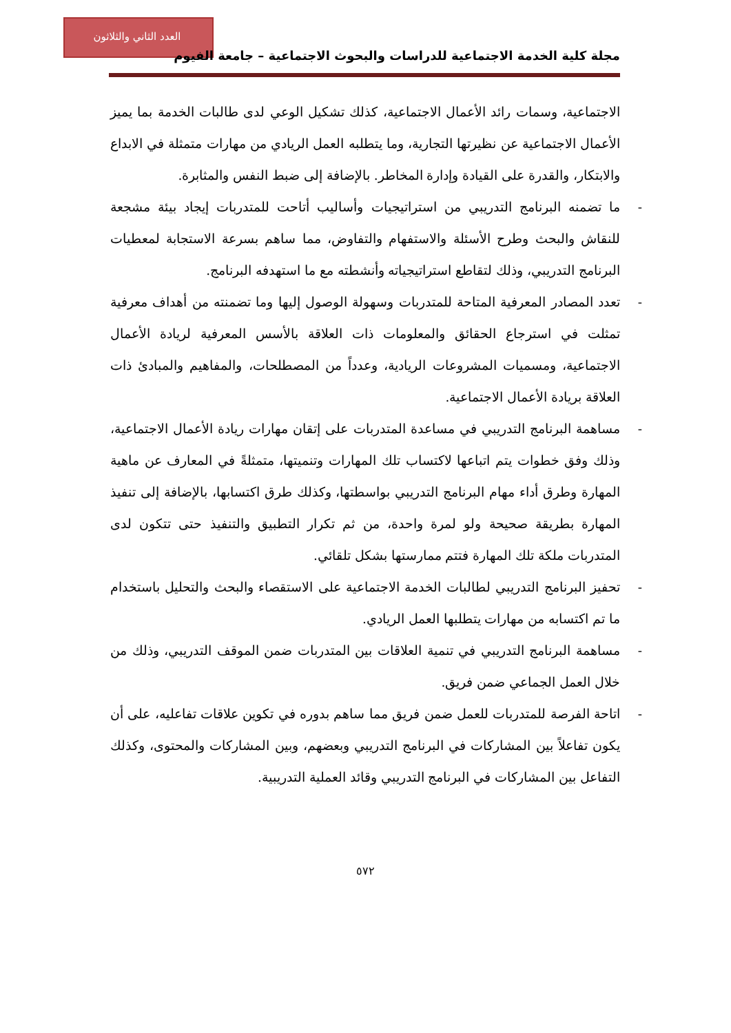العدد الثاني والثلاثون
مجلة كلية الخدمة الاجتماعية للدراسات والبحوث الاجتماعية – جامعة الفيوم
الاجتماعية، وسمات رائد الأعمال الاجتماعية، كذلك تشكيل الوعي لدى طالبات الخدمة بما يميز الأعمال الاجتماعية عن نظيرتها التجارية، وما يتطلبه العمل الريادي من مهارات متمثلة في الابداع والابتكار، والقدرة على القيادة وإدارة المخاطر. بالإضافة إلى ضبط النفس والمثابرة.
- ما تضمنه البرنامج التدريبي من استراتيجيات وأساليب أتاحت للمتدربات إيجاد بيئة مشجعة للنقاش والبحث وطرح الأسئلة والاستفهام والتفاوض، مما ساهم بسرعة الاستجابة لمعطيات البرنامج التدريبي، وذلك لتقاطع استراتيجياته وأنشطته مع ما استهدفه البرنامج.
- تعدد المصادر المعرفية المتاحة للمتدربات وسهولة الوصول إليها وما تضمنته من أهداف معرفية تمثلت في استرجاع الحقائق والمعلومات ذات العلاقة بالأسس المعرفية لريادة الأعمال الاجتماعية، ومسميات المشروعات الريادية، وعدداً من المصطلحات، والمفاهيم والمبادئ ذات العلاقة بريادة الأعمال الاجتماعية.
- مساهمة البرنامج التدريبي في مساعدة المتدربات على إتقان مهارات ريادة الأعمال الاجتماعية، وذلك وفق خطوات يتم اتباعها لاكتساب تلك المهارات وتنميتها، متمثلةً في المعارف عن ماهية المهارة وطرق أداء مهام البرنامج التدريبي بواسطتها، وكذلك طرق اكتسابها، بالإضافة إلى تنفيذ المهارة بطريقة صحيحة ولو لمرة واحدة، من ثم تكرار التطبيق والتنفيذ حتى تتكون لدى المتدربات ملكة تلك المهارة فتتم ممارستها بشكل تلقائي.
- تحفيز البرنامج التدريبي لطالبات الخدمة الاجتماعية على الاستقصاء والبحث والتحليل باستخدام ما تم اكتسابه من مهارات يتطلبها العمل الريادي.
- مساهمة البرنامج التدريبي في تنمية العلاقات بين المتدربات ضمن الموقف التدريبي، وذلك من خلال العمل الجماعي ضمن فريق.
- اتاحة الفرصة للمتدربات للعمل ضمن فريق مما ساهم بدوره في تكوين علاقات تفاعليه، على أن يكون تفاعلاً بين المشاركات في البرنامج التدريبي وبعضهم، وبين المشاركات والمحتوى، وكذلك التفاعل بين المشاركات في البرنامج التدريبي وقائد العملية التدريبية.
٥٧٢